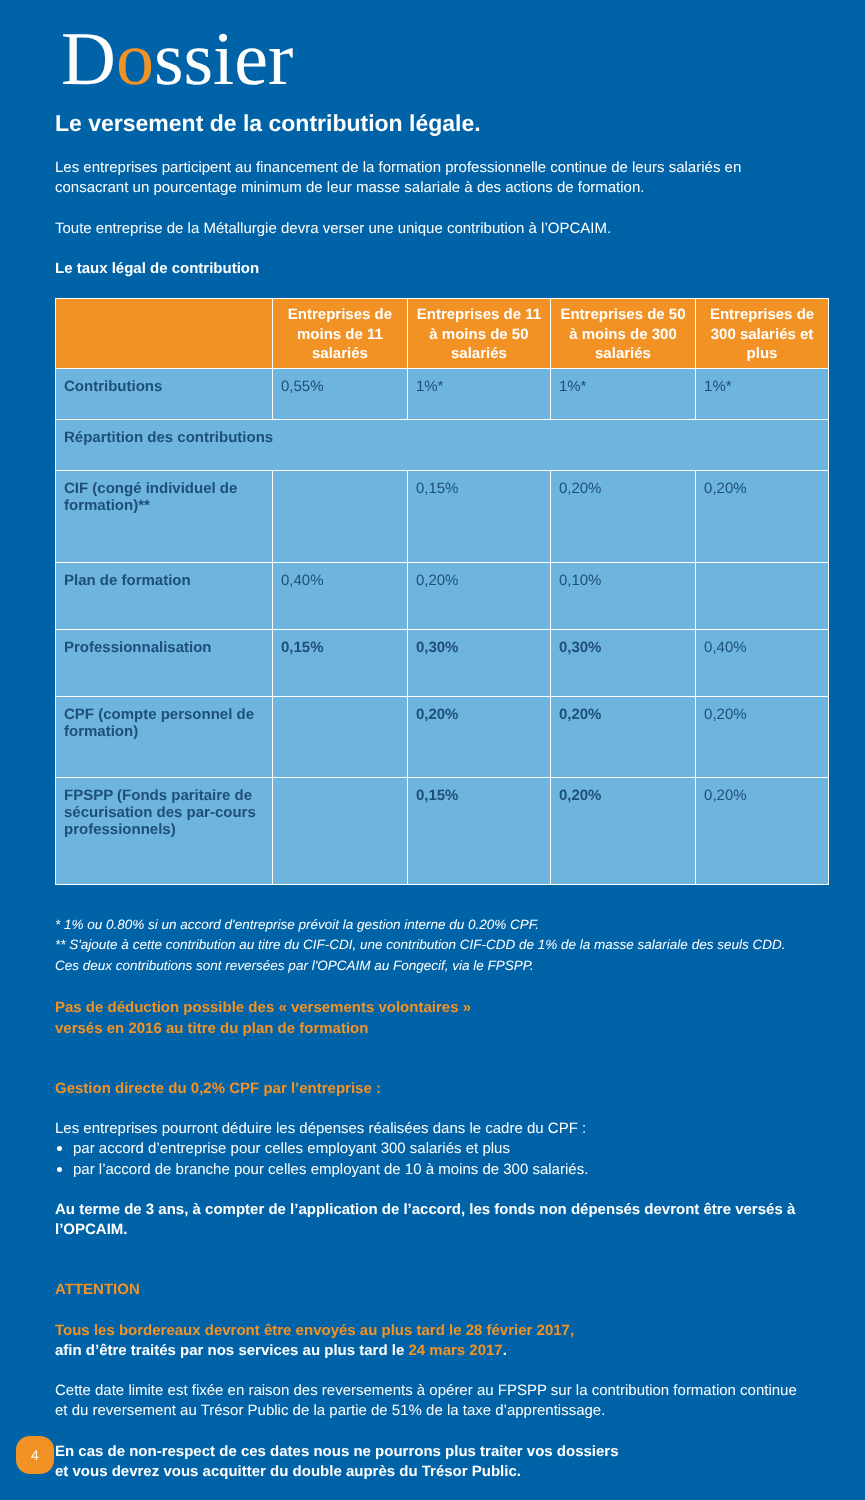Dossier
Le versement de la contribution légale.
Les entreprises participent au financement de la formation professionnelle continue de leurs salariés en consacrant un pourcentage minimum de leur masse salariale à des actions de formation.
Toute entreprise de la Métallurgie devra verser une unique contribution à l’OPCAIM.
Le taux légal de contribution
| | Entreprises de moins de 11 salariés | Entreprises de 11 à moins de 50 salariés | Entreprises de 50 à moins de 300 salariés | Entreprises de 300 salariés et plus |
| --- | --- | --- | --- | --- |
| Contributions | 0,55% | 1%* | 1%* | 1%* |
| Répartition des contributions | | | | |
| CIF (congé individuel de formation)** | | 0,15% | 0,20% | 0,20% |
| Plan de formation | 0,40% | 0,20% | 0,10% | |
| Professionnalisation | 0,15% | 0,30% | 0,30% | 0,40% |
| CPF (compte personnel de formation) | | 0,20% | 0,20% | 0,20% |
| FPSPP (Fonds paritaire de sécurisation des par-cours professionnels) | | 0,15% | 0,20% | 0,20% |
* 1% ou 0.80% si un accord d'entreprise prévoit la gestion interne du 0.20% CPF.
** S'ajoute à cette contribution au titre du CIF-CDI, une contribution CIF-CDD de 1% de la masse salariale des seuls CDD. Ces deux contributions sont reversées par l'OPCAIM au Fongecif, via le FPSPP.
Pas de déduction possible des « versements volontaires »
versés en 2016 au titre du plan de formation
Gestion directe du 0,2% CPF par l’entreprise :
Les entreprises pourront déduire les dépenses réalisées dans le cadre du CPF :
par accord d’entreprise pour celles employant 300 salariés et plus
par l’accord de branche pour celles employant de 10 à moins de 300 salariés.
Au terme de 3 ans, à compter de l’application de l’accord, les fonds non dépensés devront être versés à l’OPCAIM.
ATTENTION
Tous les bordereaux devront être envoyés au plus tard le 28 février 2017,
afin d’être traités par nos services au plus tard le 24 mars 2017.
Cette date limite est fixée en raison des reversements à opérer au FPSPP sur la contribution formation continue et du reversement au Trésor Public de la partie de 51% de la taxe d’apprentissage.
En cas de non-respect de ces dates nous ne pourrons plus traiter vos dossiers
et vous devrez vous acquitter du double auprès du Trésor Public.
4